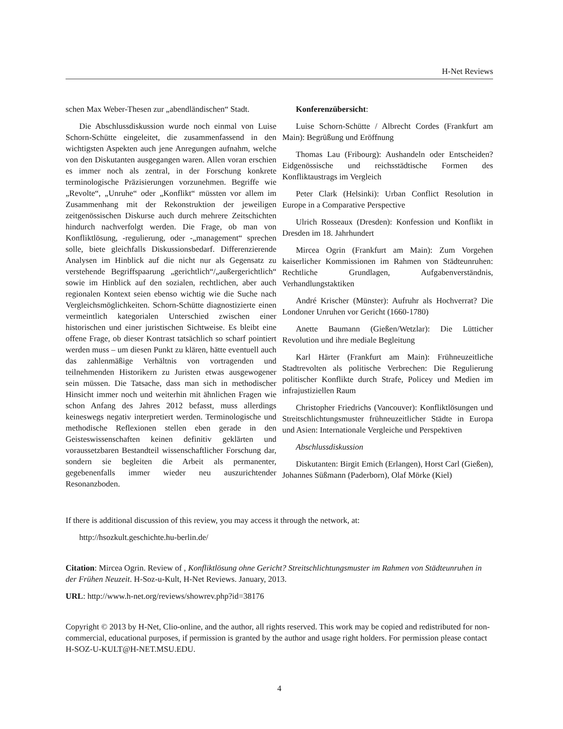H-Net Reviews
schen Max Weber-Thesen zur „abendländischen“ Stadt.
Die Abschlussdiskussion wurde noch einmal von Luise Schorn-Schütte eingeleitet, die zusammenfassend in den wichtigsten Aspekten auch jene Anregungen aufnahm, welche von den Diskutanten ausgegangen waren. Allen voran erschien es immer noch als zentral, in der Forschung konkrete terminologische Präzisierungen vorzunehmen. Begriffe wie „Revolte“, „Unruhe“ oder „Konflikt“ müssten vor allem im Zusammenhang mit der Rekonstruktion der jeweiligen zeitgenössischen Diskurse auch durch mehrere Zeitschichten hindurch nachverfolgt werden. Die Frage, ob man von Konfliktlösung, -regulierung, oder -„management“ sprechen solle, biete gleichfalls Diskussionsbedarf. Differenzierende Analysen im Hinblick auf die nicht nur als Gegensatz zu verstehende Begriffspaarung „gerichtlich“/„außergerichtlich“ sowie im Hinblick auf den sozialen, rechtlichen, aber auch regionalen Kontext seien ebenso wichtig wie die Suche nach Vergleichsmöglichkeiten. Schorn-Schütte diagnostizierte einen vermeintlich kategorialen Unterschied zwischen einer historischen und einer juristischen Sichtweise. Es bleibt eine offene Frage, ob dieser Kontrast tatsächlich so scharf pointiert werden muss – um diesen Punkt zu klären, hätte eventuell auch das zahlenmäßige Verhältnis von vortragenden und teilnehmenden Historikern zu Juristen etwas ausgewogener sein müssen. Die Tatsache, dass man sich in methodischer Hinsicht immer noch und weiterhin mit ähnlichen Fragen wie schon Anfang des Jahres 2012 befasst, muss allerdings keineswegs negativ interpretiert werden. Terminologische und methodische Reflexionen stellen eben gerade in den Geisteswissenschaften keinen definitiv geklärten und voraussetzbaren Bestandteil wissenschaftlicher Forschung dar, sondern sie begleiten die Arbeit als permanenter, gegebenenfalls immer wieder neu auszurichtender Resonanzboden.
Konferenzübersicht:
Luise Schorn-Schütte / Albrecht Cordes (Frankfurt am Main): Begrüßung und Eröffnung
Thomas Lau (Fribourg): Aushandeln oder Entscheiden? Eidgenössische und reichsstädtische Formen des Konfliktaustrags im Vergleich
Peter Clark (Helsinki): Urban Conflict Resolution in Europe in a Comparative Perspective
Ulrich Rosseaux (Dresden): Konfession und Konflikt in Dresden im 18. Jahrhundert
Mircea Ogrin (Frankfurt am Main): Zum Vorgehen kaiserlicher Kommissionen im Rahmen von Städteunruhen: Rechtliche Grundlagen, Aufgabenverständnis, Verhandlungstaktiken
André Krischer (Münster): Aufruhr als Hochverrat? Die Londoner Unruhen vor Gericht (1660-1780)
Anette Baumann (Gießen/Wetzlar): Die Lütticher Revolution und ihre mediale Begleitung
Karl Härter (Frankfurt am Main): Frühneuzeitliche Stadtrevolten als politische Verbrechen: Die Regulierung politischer Konflikte durch Strafe, Policey und Medien im infrajustiziellen Raum
Christopher Friedrichs (Vancouver): Konfliktlösungen und Streitschlichtungsmuster frühneuzeitlicher Städte in Europa und Asien: Internationale Vergleiche und Perspektiven
Abschlussdiskussion
Diskutanten: Birgit Emich (Erlangen), Horst Carl (Gießen), Johannes Süßmann (Paderborn), Olaf Mörke (Kiel)
If there is additional discussion of this review, you may access it through the network, at:
http://hsozkult.geschichte.hu-berlin.de/
Citation: Mircea Ogrin. Review of , Konfliktlösung ohne Gericht? Streitschlichtungsmuster im Rahmen von Städteunruhen in der Frühen Neuzeit. H-Soz-u-Kult, H-Net Reviews. January, 2013.
URL: http://www.h-net.org/reviews/showrev.php?id=38176
Copyright © 2013 by H-Net, Clio-online, and the author, all rights reserved. This work may be copied and redistributed for non-commercial, educational purposes, if permission is granted by the author and usage right holders. For permission please contact H-SOZ-U-KULT@H-NET.MSU.EDU.
4